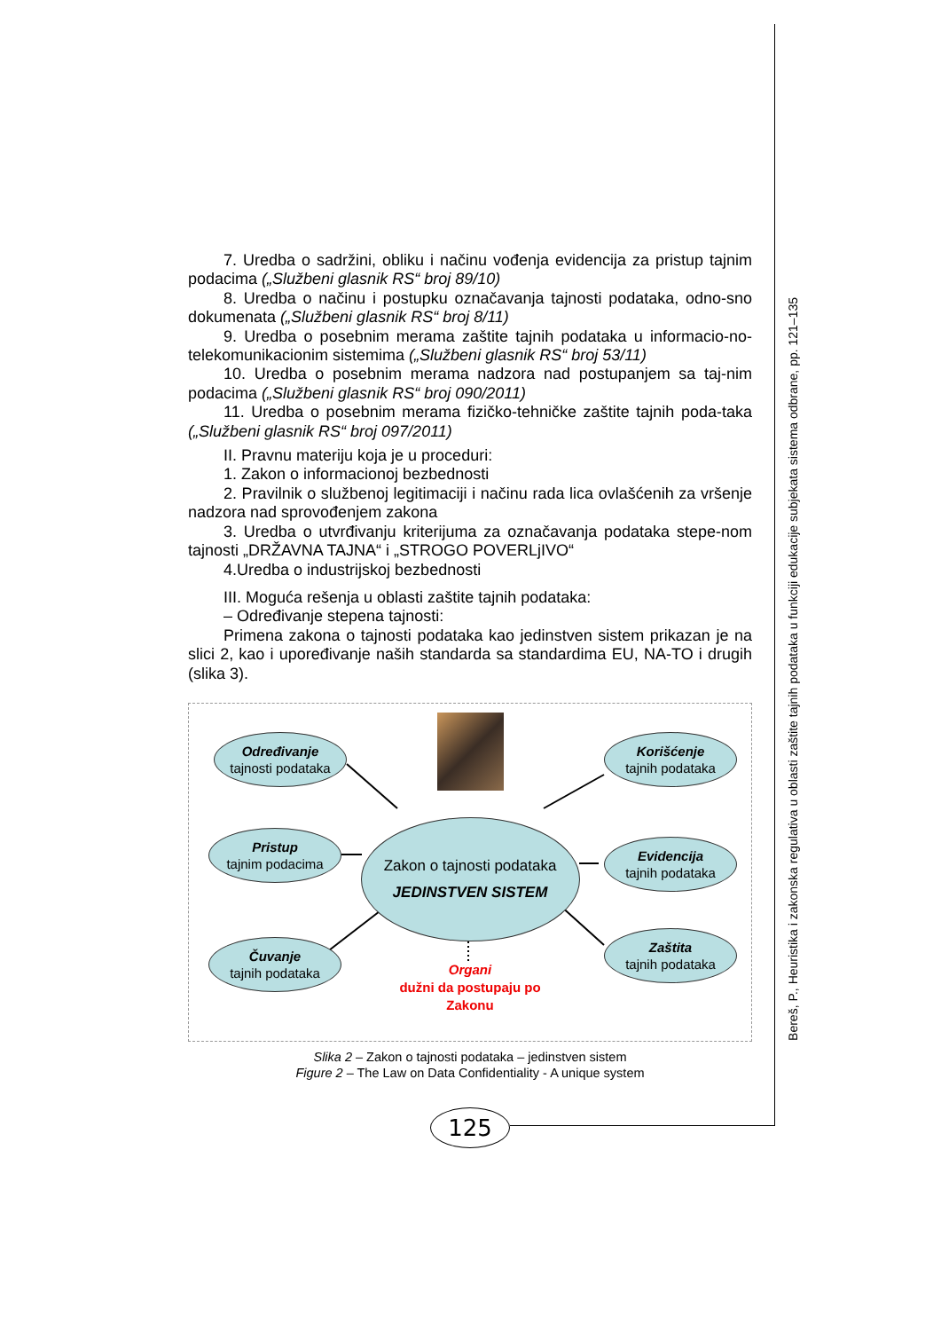7. Uredba o sadržini, obliku i načinu vođenja evidencija za pristup tajnim podacima („Službeni glasnik RS“ broj 89/10)
8. Uredba o načinu i postupku označavanja tajnosti podataka, odno-sno dokumenata („Službeni glasnik RS“ broj 8/11)
9. Uredba o posebnim merama zaštite tajnih podataka u informacio-no- telekomunikacionim sistemima („Službeni glasnik RS“ broj 53/11)
10. Uredba o posebnim merama nadzora nad postupanjem sa taj-nim podacima („Službeni glasnik RS“ broj 090/2011)
11. Uredba o posebnim merama fizičko-tehničke zaštite tajnih poda-taka („Službeni glasnik RS“ broj 097/2011)
II. Pravnu materiju koja je u proceduri:
1. Zakon o informacionoj bezbednosti
2. Pravilnik o službenoj legitimaciji i načinu rada lica ovlašćenih za vršenje nadzora nad sprovođenjem zakona
3. Uredba o utvrđivanju kriterijuma za označavanja podataka stepe-nom tajnosti „DRŽAVNA TAJNA“ i „STROGO POVERLjIVO“
4.Uredba o industrijskoj bezbednosti
III. Moguća rešenja u oblasti zaštite tajnih podataka:
– Određivanje stepena tajnosti:
Primena zakona o tajnosti podataka kao jedinstven sistem prikazan je na slici 2, kao i upoređivanje naših standarda sa standardima EU, NA-TO i drugih (slika 3).
Određivanje
tajnosti podataka
Korišćenje
tajnih podataka
Pristup
tajnim podacima
Zakon o tajnosti podataka
JEDINSTVEN SISTEM
Evidencija
tajnih podataka
Čuvanje
tajnih podataka
Organi
dužni da postupaju po
Zakonu
Zaštita
tajnih podataka
Slika 2 – Zakon o tajnosti podataka – jedinstven sistem
Figure 2 – The Law on Data Confidentiality - A unique system
125
Bereš, P., Heuristika i zakonska regulativa u oblasti zaštite tajnih podataka u funkciji edukacije subjekata sistema odbrane, pp. 121–135